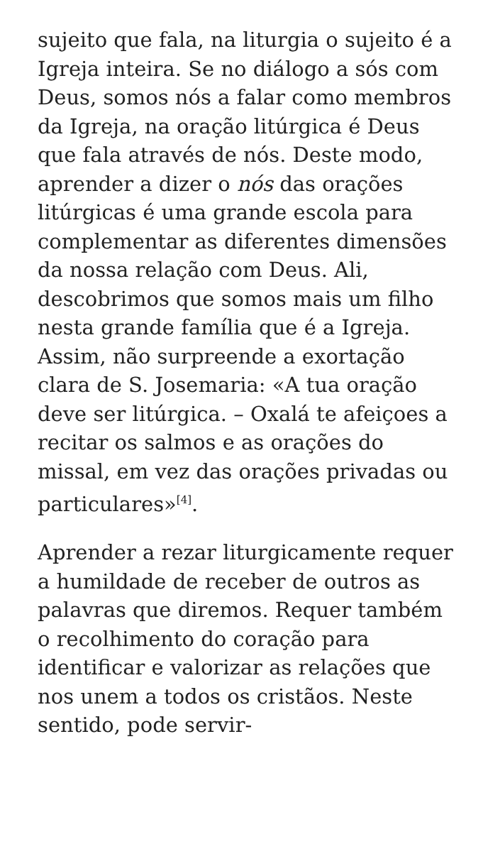sujeito que fala, na liturgia o sujeito é a Igreja inteira. Se no diálogo a sós com Deus, somos nós a falar como membros da Igreja, na oração litúrgica é Deus que fala através de nós. Deste modo, aprender a dizer o nós das orações litúrgicas é uma grande escola para complementar as diferentes dimensões da nossa relação com Deus. Ali, descobrimos que somos mais um filho nesta grande família que é a Igreja. Assim, não surpreende a exortação clara de S. Josemaria: «A tua oração deve ser litúrgica. – Oxalá te afeiçoes a recitar os salmos e as orações do missal, em vez das orações privadas ou particulares»<sup>[4]</sup>.
Aprender a rezar liturgicamente requer a humildade de receber de outros as palavras que diremos. Requer também o recolhimento do coração para identificar e valorizar as relações que nos unem a todos os cristãos. Neste sentido, pode servir-